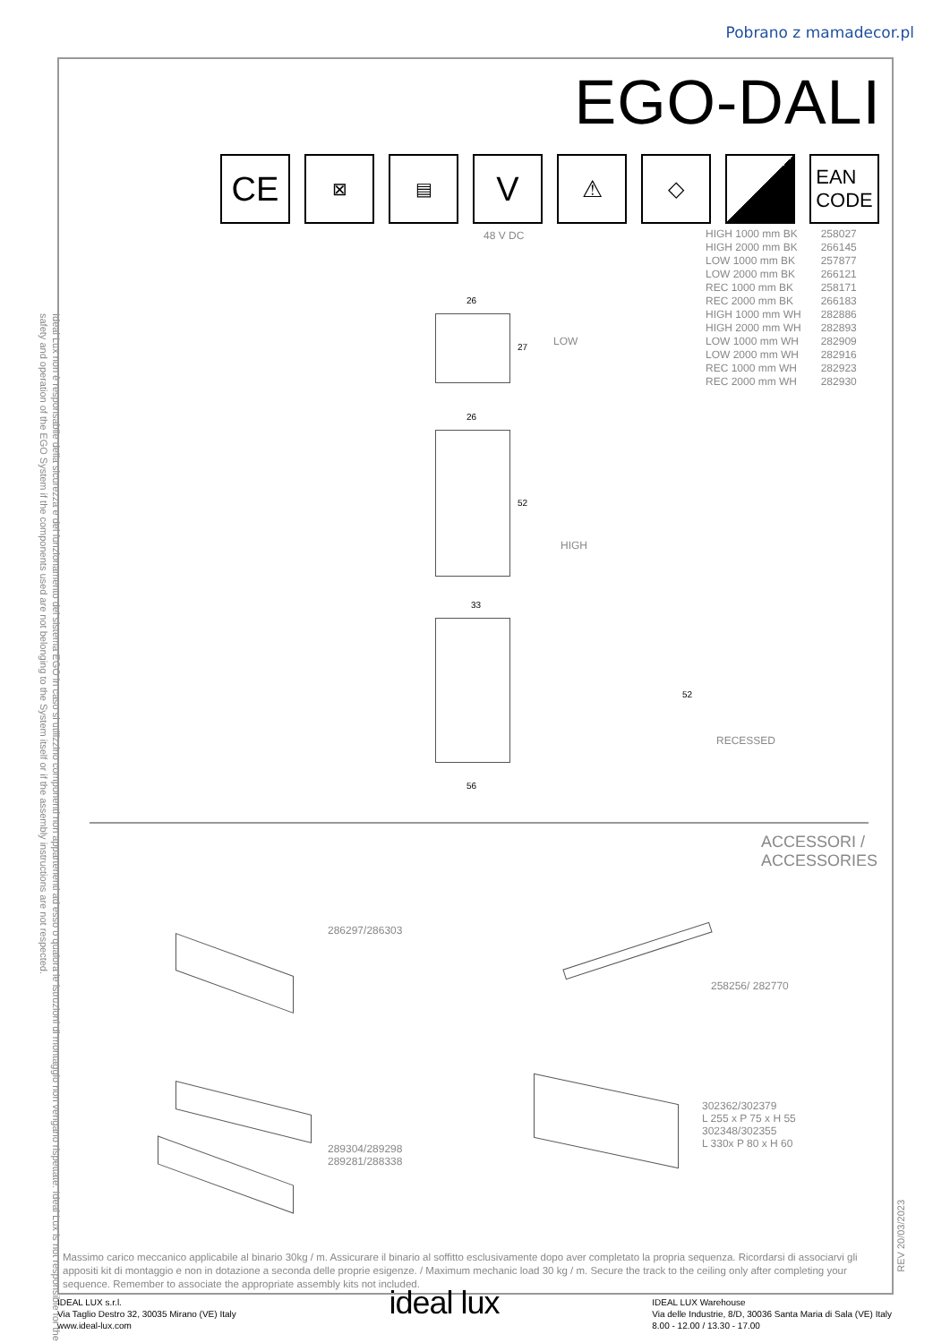Pobrano z mamadecor.pl
Ideal Lux non è responsabile della sicurezza e del funzionamento del sistema EGO in caso si utilizzino componenti non appartenenti ad esso o qualora le istruzioni di montaggio non vengano rispettate. Ideal Lux is not responsible for the safety and operation of the EGO System if the components used are not belonging to the System itself or if the assembly instructions are not respected.
EGO-DALI
CE
⊠ ▤
V
⚠ ◇
EAN
CODE
48 V DC
| HIGH 1000 mm BK | 258027 |
| HIGH 2000 mm BK | 266145 |
| LOW 1000 mm BK | 257877 |
| LOW 2000 mm BK | 266121 |
| REC 1000 mm BK | 258171 |
| REC 2000 mm BK | 266183 |
| HIGH 1000 mm WH | 282886 |
| HIGH 2000 mm WH | 282893 |
| LOW 1000 mm WH | 282909 |
| LOW 2000 mm WH | 282916 |
| REC 1000 mm WH | 282923 |
| REC 2000 mm WH | 282930 |
26
27 LOW
26
52
HIGH
33
52
56
RECESSED
ACCESSORI /
ACCESSORIES
286297/286303
258256/ 282770
289304/289298
289281/288338
302362/302379
L 255 x P 75 x H 55
302348/302355
L 330x P 80 x H 60
Massimo carico meccanico applicabile al binario 30kg / m. Assicurare il binario al soffitto esclusivamente dopo aver completato la propria sequenza. Ricordarsi di associarvi gli appositi kit di montaggio e non in dotazione a seconda delle proprie esigenze. / Maximum mechanic load 30 kg / m. Secure the track to the ceiling only after completing your sequence. Remember to associate the appropriate assembly kits not included.
REV 20/03/2023
IDEAL LUX s.r.l.
Via Taglio Destro 32, 30035 Mirano (VE) Italy
www.ideal-lux.com
ideal lux
IDEAL LUX Warehouse
Via delle Industrie, 8/D, 30036 Santa Maria di Sala (VE) Italy
8.00 - 12.00 / 13.30 - 17.00